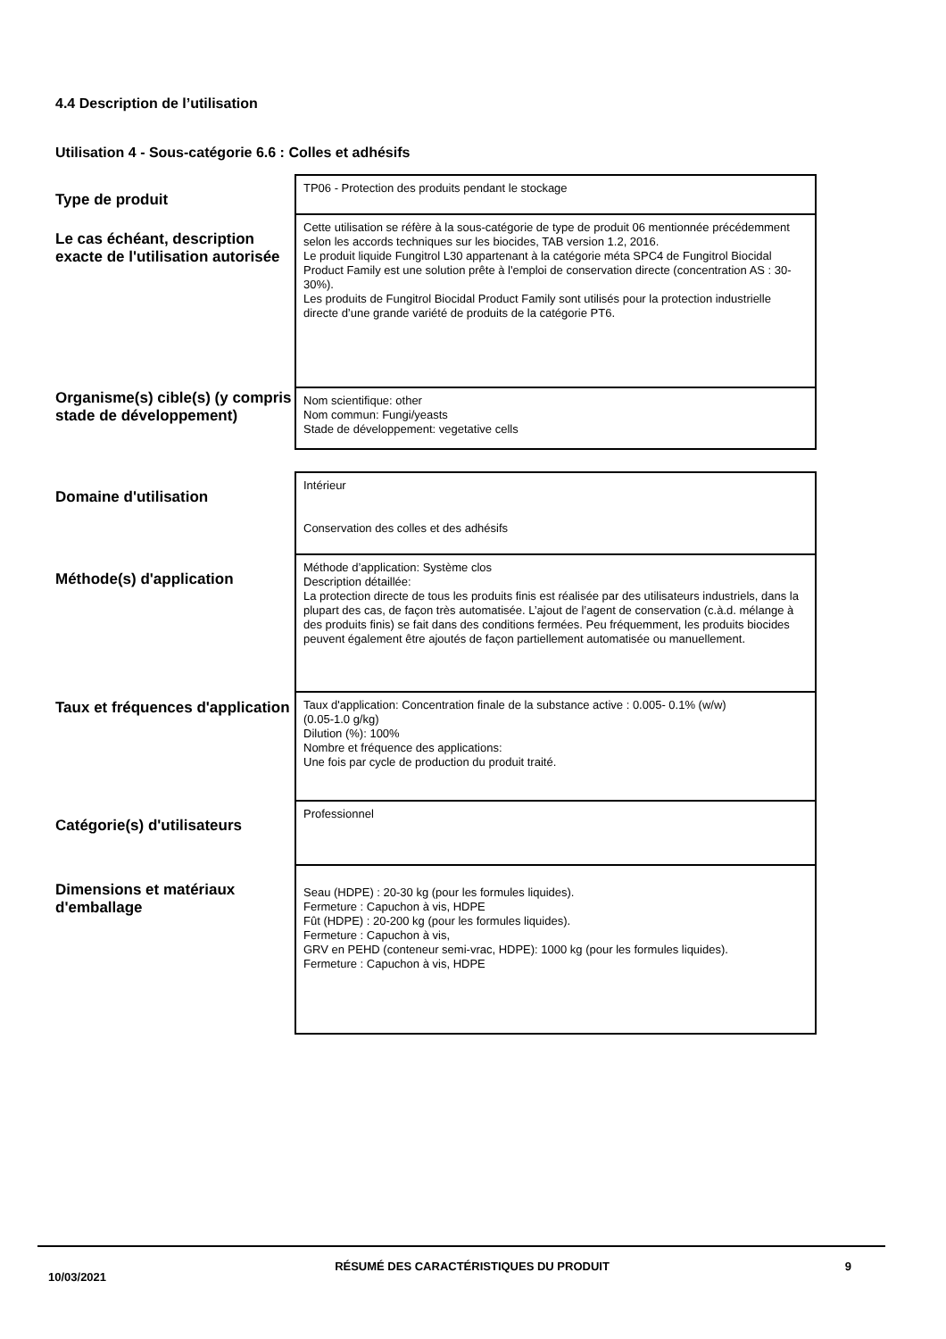4.4 Description de l’utilisation
Utilisation 4 - Sous-catégorie 6.6 : Colles et adhésifs
| Type de produit | TP06 - Protection des produits pendant le stockage |
| Le cas échéant, description exacte de l'utilisation autorisée | Cette utilisation se réfère à la sous-catégorie de type de produit 06 mentionnée précédemment selon les accords techniques sur les biocides, TAB version 1.2, 2016. Le produit liquide Fungitrol L30 appartenant à la catégorie méta SPC4 de Fungitrol Biocidal Product Family est une solution prête à l'emploi de conservation directe (concentration AS : 30-30%). Les produits de Fungitrol Biocidal Product Family sont utilisés pour la protection industrielle directe d’une grande variété de produits de la catégorie PT6. |
| Organisme(s) cible(s) (y compris stade de développement) | Nom scientifique: other Nom commun: Fungi/yeasts Stade de développement: vegetative cells |
| Domaine d'utilisation | Intérieur Conservation des colles et des adhésifs |
| Méthode(s) d'application | Méthode d’application: Système clos Description détaillée: La protection directe de tous les produits finis est réalisée par des utilisateurs industriels, dans la plupart des cas, de façon très automatisée. L’ajout de l’agent de conservation (c.à.d. mélange à des produits finis) se fait dans des conditions fermées. Peu fréquemment, les produits biocides peuvent également être ajoutés de façon partiellement automatisée ou manuellement. |
| Taux et fréquences d'application | Taux d'application: Concentration finale de la substance active : 0.005- 0.1% (w/w) (0.05-1.0 g/kg) Dilution (%): 100% Nombre et fréquence des applications: Une fois par cycle de production du produit traité. |
| Catégorie(s) d'utilisateurs | Professionnel |
| Dimensions et matériaux d'emballage | Seau (HDPE) : 20-30 kg (pour les formules liquides). Fermeture : Capuchon à vis, HDPE Fût (HDPE) : 20-200 kg (pour les formules liquides). Fermeture : Capuchon à vis, GRV en PEHD (conteneur semi-vrac, HDPE): 1000 kg (pour les formules liquides). Fermeture : Capuchon à vis, HDPE |
10/03/2021
RÉSUMÉ DES CARACTÉRISTIQUES DU PRODUIT 9